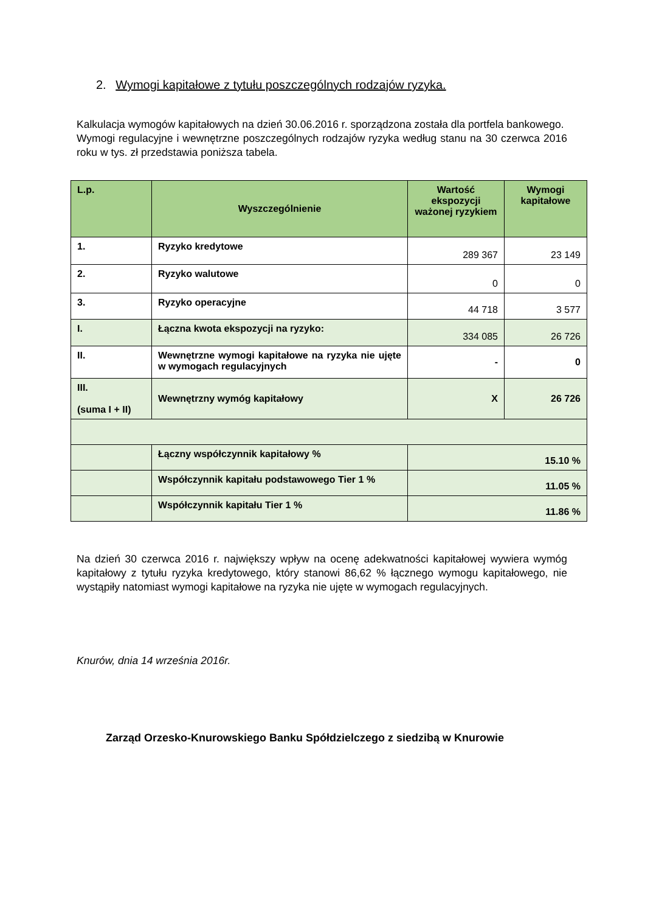2. Wymogi kapitałowe z tytułu poszczególnych rodzajów ryzyka.
Kalkulacja wymogów kapitałowych na dzień 30.06.2016 r. sporządzona została dla portfela bankowego.
Wymogi regulacyjne i wewnętrzne poszczególnych rodzajów ryzyka według stanu na 30 czerwca 2016 roku w tys. zł przedstawia poniższa tabela.
| L.p. | Wyszczególnienie | Wartość ekspozycji ważonej ryzykiem | Wymogi kapitałowe |
| --- | --- | --- | --- |
| 1. | Ryzyko kredytowe | 289 367 | 23 149 |
| 2. | Ryzyko walutowe | 0 | 0 |
| 3. | Ryzyko operacyjne | 44 718 | 3 577 |
| I. | Łączna kwota ekspozycji na ryzyko: | 334 085 | 26 726 |
| II. | Wewnętrzne wymogi kapitałowe na ryzyka nie ujęte w wymogach regulacyjnych | - | 0 |
| III. (suma I + II) | Wewnętrzny wymóg kapitałowy | X | 26 726 |
| | Łączny współczynnik kapitałowy % | 15.10 % | |
| | Współczynnik kapitału podstawowego Tier 1 % | 11.05 % | |
| | Współczynnik kapitału Tier 1 % | 11.86 % | |
Na dzień 30 czerwca 2016 r. największy wpływ na ocenę adekwatności kapitałowej wywiera wymóg kapitałowy z tytułu ryzyka kredytowego, który stanowi 86,62 % łącznego wymogu kapitałowego, nie wystąpiły natomiast wymogi kapitałowe na ryzyka nie ujęte w wymogach regulacyjnych.
Knurów, dnia 14 września 2016r.
Zarząd Orzesko-Knurowskiego Banku Spółdzielczego z siedzibą w Knurowie